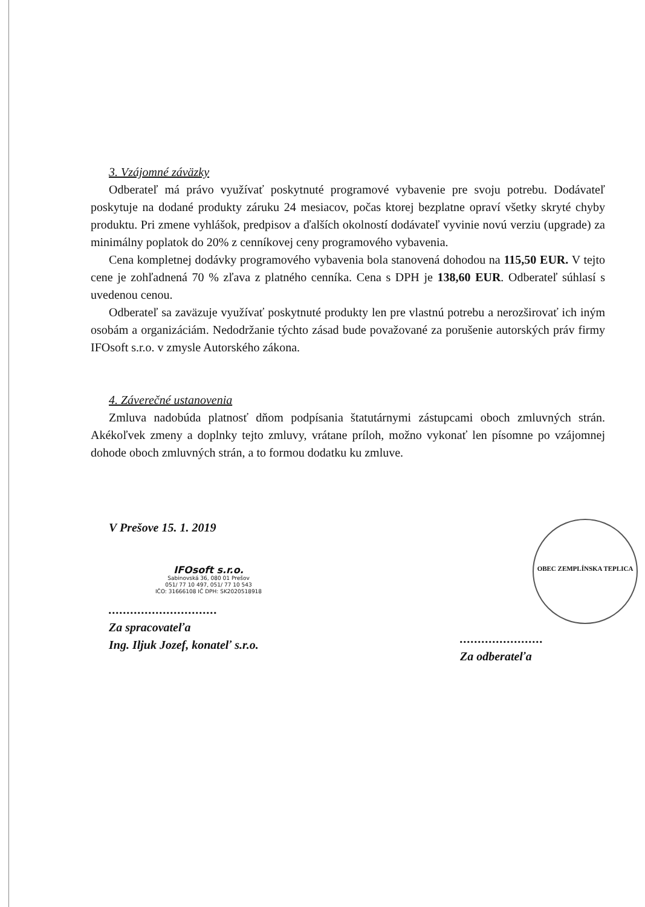3. Vzájomné záväzky
Odberateľ má právo využívať poskytnuté programové vybavenie pre svoju potrebu. Dodávateľ poskytuje na dodané produkty záruku 24 mesiacov, počas ktorej bezplatne opraví všetky skryté chyby produktu. Pri zmene vyhlášok, predpisov a ďalších okolností dodávateľ vyvinie novú verziu (upgrade) za minimálny poplatok do 20% z cenníkovej ceny programového vybavenia.
Cena kompletnej dodávky programového vybavenia bola stanovená dohodou na 115,50 EUR. V tejto cene je zohľadnená 70 % zľava z platného cenníka. Cena s DPH je 138,60 EUR. Odberateľ súhlasí s uvedenou cenou.
Odberateľ sa zaväzuje využívať poskytnuté produkty len pre vlastnú potrebu a nerozširovať ich iným osobám a organizáciám. Nedodržanie týchto zásad bude považované za porušenie autorských práv firmy IFOsoft s.r.o. v zmysle Autorského zákona.
4. Záverečné ustanovenia
Zmluva nadobúda platnosť dňom podpísania štatutárnymi zástupcami oboch zmluvných strán. Akékoľvek zmeny a doplnky tejto zmluvy, vrátane príloh, možno vykonať len písomne po vzájomnej dohode oboch zmluvných strán, a to formou dodatku ku zmluve.
V Prešove 15. 1. 2019
IFOsoft s.r.o.
Sabinovská 36, 080 01 Prešov
051/ 77 10 497, 051/ 77 10 543
IČO: 31666108 IČ DPH: SK2020518918
..............................
Za spracovateľa
Ing. Iljuk Jozef, konateľ s.r.o.
OBEC ZEMPLÍNSKA TEPLICA
.......................
Za odberateľa